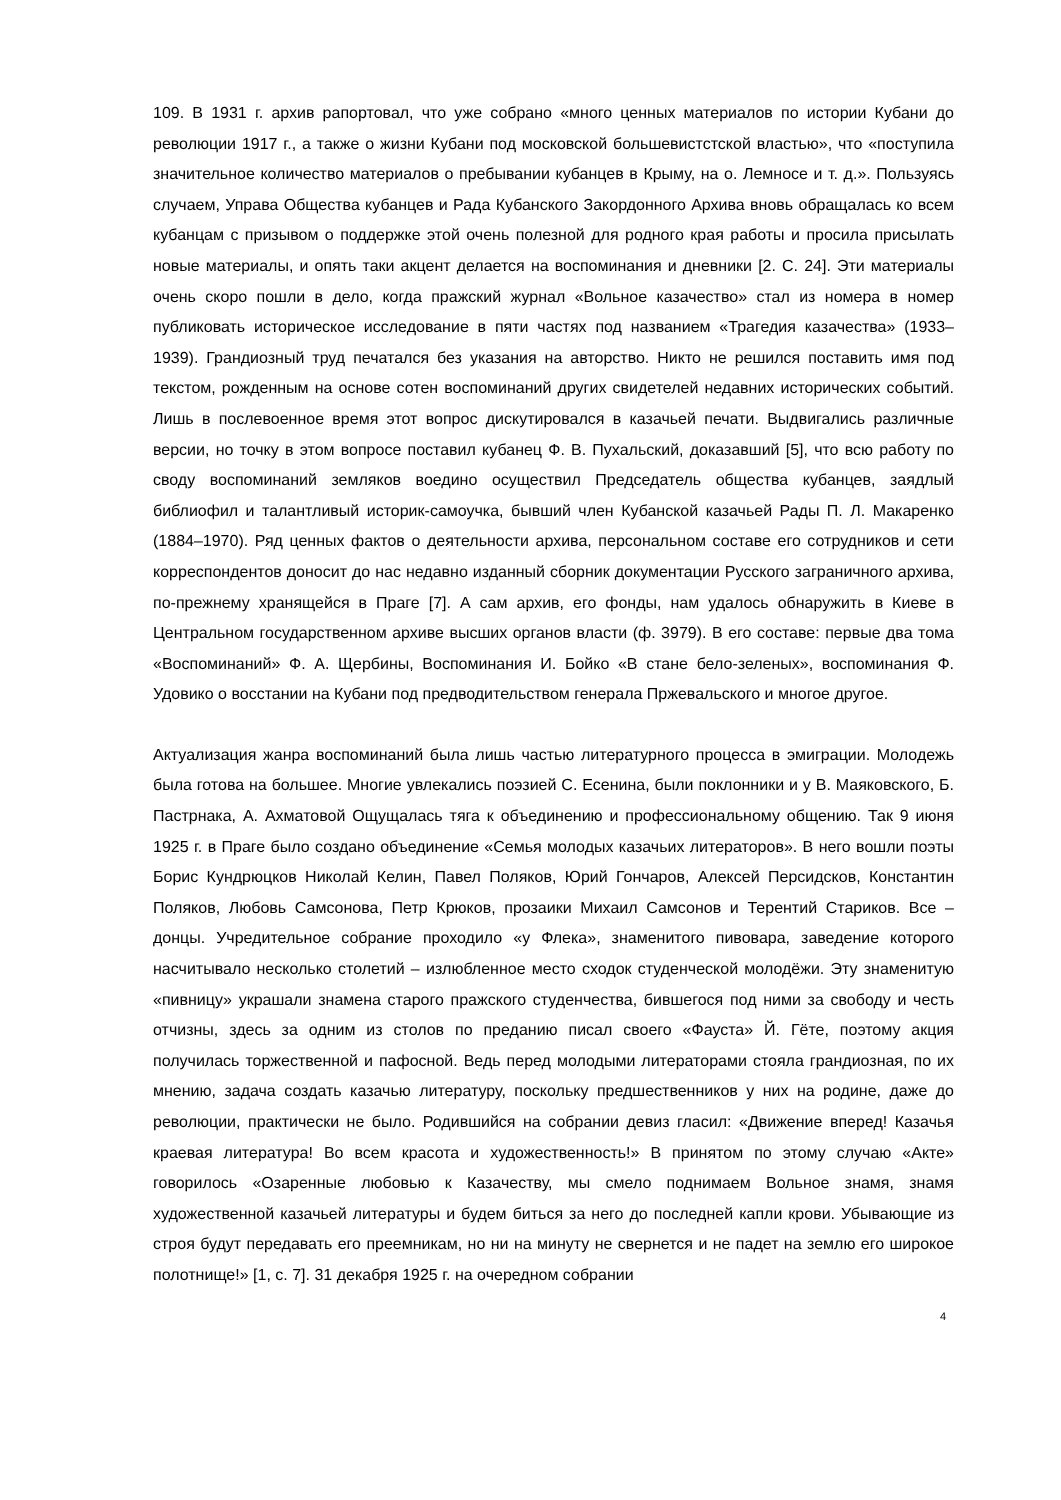109. В 1931 г. архив рапортовал, что уже собрано «много ценных материалов по истории Кубани до революции 1917 г., а также о жизни Кубани под московской большевистстской властью», что «поступила значительное количество материалов о пребывании кубанцев в Крыму, на о. Лемносе и т. д.». Пользуясь случаем, Управа Общества кубанцев и Рада Кубанского Закордонного Архива вновь обращалась ко всем кубанцам с призывом о поддержке этой очень полезной для родного края работы и просила присылать новые материалы, и опять таки акцент делается на воспоминания и дневники [2. С. 24]. Эти материалы очень скоро пошли в дело, когда пражский журнал «Вольное казачество» стал из номера в номер публиковать историческое исследование в пяти частях под названием «Трагедия казачества» (1933–1939). Грандиозный труд печатался без указания на авторство. Никто не решился поставить имя под текстом, рожденным на основе сотен воспоминаний других свидетелей недавних исторических событий. Лишь в послевоенное время этот вопрос дискутировался в казачьей печати. Выдвигались различные версии, но точку в этом вопросе поставил кубанец Ф. В. Пухальский, доказавший [5], что всю работу по своду воспоминаний земляков воедино осуществил Председатель общества кубанцев, заядлый библиофил и талантливый историк-самоучка, бывший член Кубанской казачьей Рады П. Л. Макаренко (1884–1970). Ряд ценных фактов о деятельности архива, персональном составе его сотрудников и сети корреспондентов доносит до нас недавно изданный сборник документации Русского заграничного архива, по-прежнему хранящейся в Праге [7]. А сам архив, его фонды, нам удалось обнаружить в Киеве в Центральном государственном архиве высших органов власти (ф. 3979). В его составе: первые два тома «Воспоминаний» Ф. А. Щербины, Воспоминания И. Бойко «В стане бело-зеленых», воспоминания Ф. Удовико о восстании на Кубани под предводительством генерала Пржевальского и многое другое.
Актуализация жанра воспоминаний была лишь частью литературного процесса в эмиграции. Молодежь была готова на большее. Многие увлекались поэзией С. Есенина, были поклонники и у В. Маяковского, Б. Пастрнака, А. Ахматовой Ощущалась тяга к объединению и профессиональному общению. Так 9 июня 1925 г. в Праге было создано объединение «Семья молодых казачьих литераторов». В него вошли поэты Борис Кундрюцков Николай Келин, Павел Поляков, Юрий Гончаров, Алексей Персидсков, Константин Поляков, Любовь Самсонова, Петр Крюков, прозаики Михаил Самсонов и Терентий Стариков. Все – донцы. Учредительное собрание проходило «у Флека», знаменитого пивовара, заведение которого насчитывало несколько столетий – излюбленное место сходок студенческой молодёжи. Эту знаменитую «пивницу» украшали знамена старого пражского студенчества, бившегося под ними за свободу и честь отчизны, здесь за одним из столов по преданию писал своего «Фауста» Й. Гёте, поэтому акция получилась торжественной и пафосной. Ведь перед молодыми литераторами стояла грандиозная, по их мнению, задача создать казачью литературу, поскольку предшественников у них на родине, даже до революции, практически не было. Родившийся на собрании девиз гласил: «Движение вперед! Казачья краевая литература! Во всем красота и художественность!» В принятом по этому случаю «Акте» говорилось «Озаренные любовью к Казачеству, мы смело поднимаем Вольное знамя, знамя художественной казачьей литературы и будем биться за него до последней капли крови. Убывающие из строя будут передавать его преемникам, но ни на минуту не свернется и не падет на землю его широкое полотнище!» [1, с. 7]. 31 декабря 1925 г. на очередном собрании
4